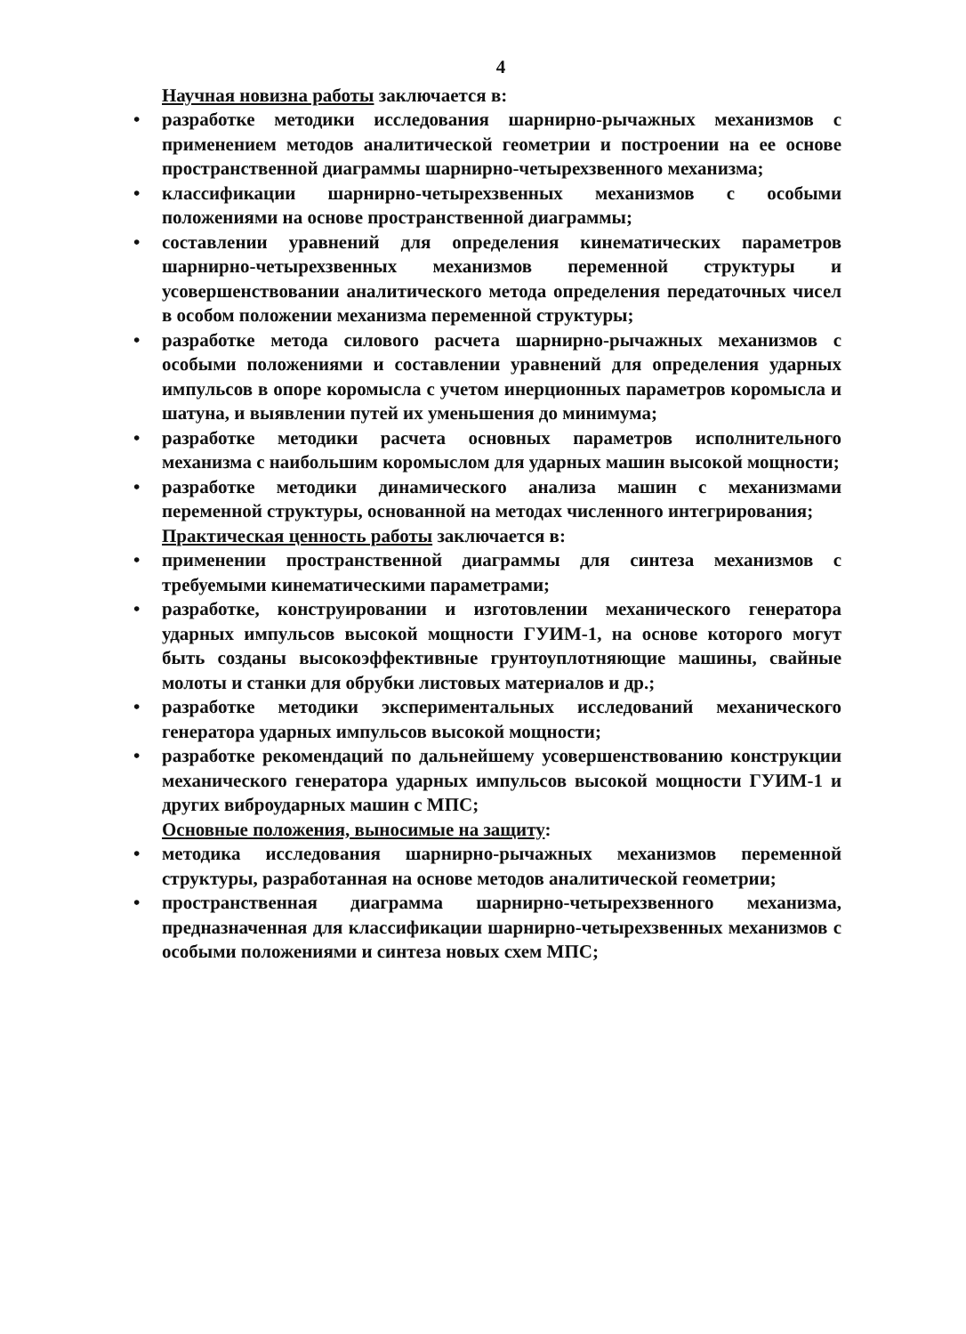4
Научная новизна работы заключается в:
• разработке методики исследования шарнирно-рычажных механизмов с применением методов аналитической геометрии и построении на ее основе пространственной диаграммы шарнирно-четырехзвенного механизма;
• классификации шарнирно-четырехзвенных механизмов с особыми положениями на основе пространственной диаграммы;
• составлении уравнений для определения кинематических параметров шарнирно-четырехзвенных механизмов переменной структуры и усовершенствовании аналитического метода определения передаточных чисел в особом положении механизма переменной структуры;
• разработке метода силового расчета шарнирно-рычажных механизмов с особыми положениями и составлении уравнений для определения ударных импульсов в опоре коромысла с учетом инерционных параметров коромысла и шатуна, и выявлении путей их уменьшения до минимума;
• разработке методики расчета основных параметров исполнительного механизма с наибольшим коромыслом для ударных машин высокой мощности;
• разработке методики динамического анализа машин с механизмами переменной структуры, основанной на методах численного интегрирования;
Практическая ценность работы заключается в:
• применении пространственной диаграммы для синтеза механизмов с требуемыми кинематическими параметрами;
• разработке, конструировании и изготовлении механического генератора ударных импульсов высокой мощности ГУИМ-1, на основе которого могут быть созданы высокоэффективные грунтоуплотняющие машины, свайные молоты и станки для обрубки листовых материалов и др.;
• разработке методики экспериментальных исследований механического генератора ударных импульсов высокой мощности;
• разработке рекомендаций по дальнейшему усовершенствованию конструкции механического генератора ударных импульсов высокой мощности ГУИМ-1 и других виброударных машин с МПС;
Основные положения, выносимые на защиту:
• методика исследования шарнирно-рычажных механизмов переменной структуры, разработанная на основе методов аналитической геометрии;
• пространственная диаграмма шарнирно-четырехзвенного механизма, предназначенная для классификации шарнирно-четырехзвенных механизмов с особыми положениями и синтеза новых схем МПС;